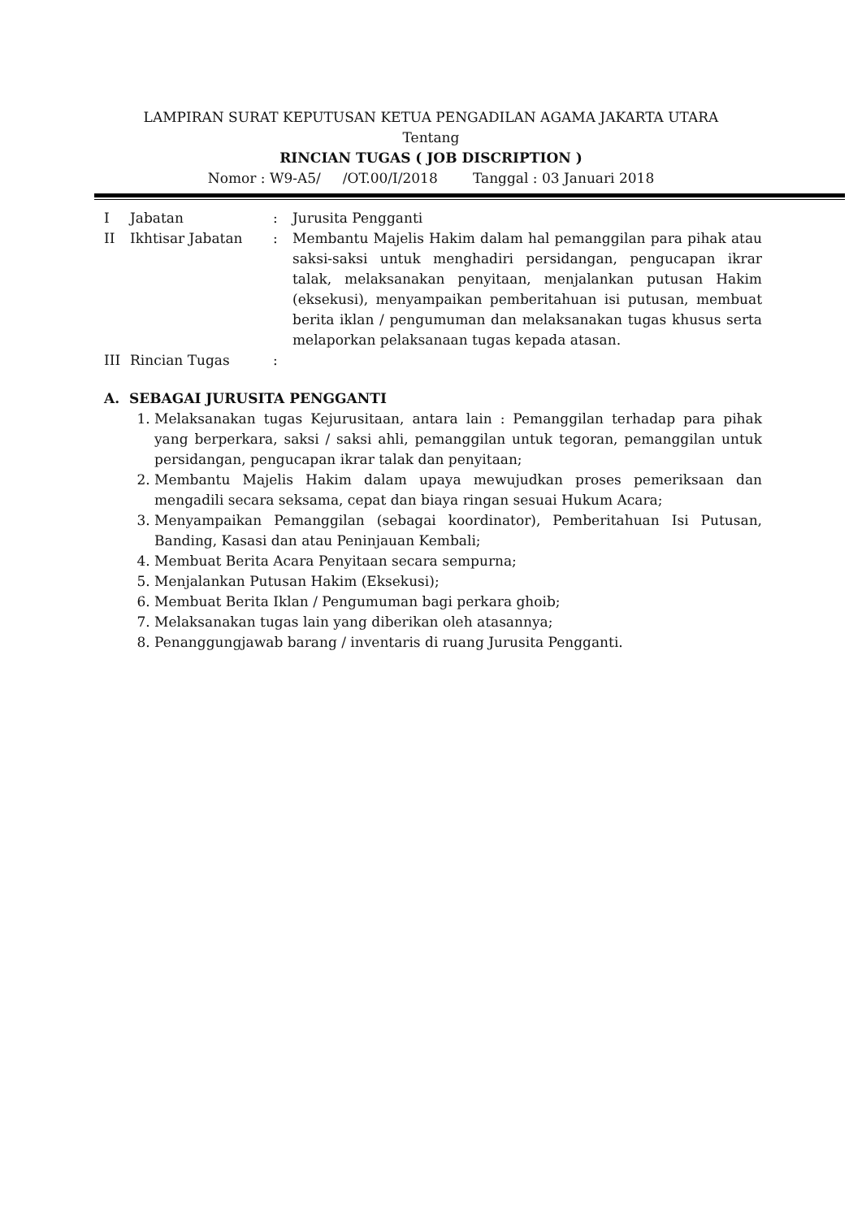LAMPIRAN SURAT KEPUTUSAN KETUA PENGADILAN AGAMA JAKARTA UTARA
Tentang
RINCIAN TUGAS ( JOB DISCRIPTION )
Nomor : W9-A5/ /OT.00/I/2018 Tanggal : 03 Januari 2018
| I | Jabatan | : | Jurusita Pengganti |
| II | Ikhtisar Jabatan | : | Membantu Majelis Hakim dalam hal pemanggilan para pihak atau saksi-saksi untuk menghadiri persidangan, pengucapan ikrar talak, melaksanakan penyitaan, menjalankan putusan Hakim (eksekusi), menyampaikan pemberitahuan isi putusan, membuat berita iklan / pengumuman dan melaksanakan tugas khusus serta melaporkan pelaksanaan tugas kepada atasan. |
| III | Rincian Tugas | : | |
A. SEBAGAI JURUSITA PENGGANTI
1. Melaksanakan tugas Kejurusitaan, antara lain : Pemanggilan terhadap para pihak yang berperkara, saksi / saksi ahli, pemanggilan untuk tegoran, pemanggilan untuk persidangan, pengucapan ikrar talak dan penyitaan;
2. Membantu Majelis Hakim dalam upaya mewujudkan proses pemeriksaan dan mengadili secara seksama, cepat dan biaya ringan sesuai Hukum Acara;
3. Menyampaikan Pemanggilan (sebagai koordinator), Pemberitahuan Isi Putusan, Banding, Kasasi dan atau Peninjauan Kembali;
4. Membuat Berita Acara Penyitaan secara sempurna;
5. Menjalankan Putusan Hakim (Eksekusi);
6. Membuat Berita Iklan / Pengumuman bagi perkara ghoib;
7. Melaksanakan tugas lain yang diberikan oleh atasannya;
8. Penanggungjawab barang / inventaris di ruang Jurusita Pengganti.